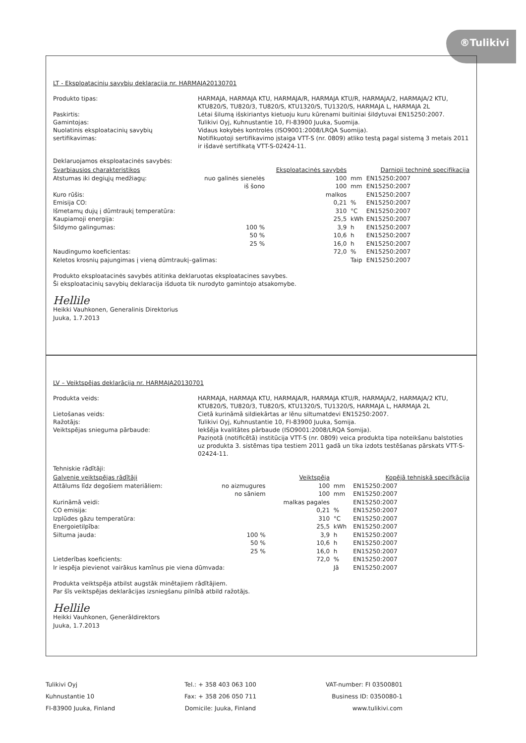®Tulikivi
LT - Eksploatacinių savybių deklaracija nr. HARMAJA20130701
Produkto tipas: HARMAJA, HARMAJA KTU, HARMAJA/R, HARMAJA KTU/R, HARMAJA/2, HARMAJA/2 KTU, KTU820/S, TU820/3, TU820/S, KTU1320/S, TU1320/S, HARMAJA L, HARMAJA 2L Paskirtis: Lėtai šilumą išskiriantys kietuoju kuru kūrenami buitiniai šildytuvai EN15250:2007. Gamintojas: Tulikivi Oyj, Kuhnustantie 10, FI-83900 Juuka, Suomija. Nuolatinis eksploatacinių savybių sertifikavimas: Vidaus kokybės kontrolės (ISO9001:2008/LRQA Suomija).
Notifikuotoji sertifikavimo įstaiga VTT-S (nr. 0809) atliko testą pagal sistemą 3 metais 2011 ir išdavė sertifikatą VTT-S-02424-11.
Deklaruojamos eksploatacinės savybės:
| Svarbiausios charakteristikos | | Eksploatacinės savybės | | Darnioji techninė specifikacija |
| --- | --- | --- | --- | --- |
| Atstumas iki degiųjų medžiagų: | nuo galinės sienelės | 100 | mm | EN15250:2007 |
| | iš šono | 100 | mm | EN15250:2007 |
| Kuro rūšis: | | malkos | | EN15250:2007 |
| Emisija CO: | | 0,21 | % | EN15250:2007 |
| Išmetamų dujų į dūmtraukį temperatūra: | | 310 | °C | EN15250:2007 |
| Kaupiamoji energija: | | 25,5 | kWh | EN15250:2007 |
| Šildymo galingumas: | 100 % | 3,9 | h | EN15250:2007 |
| | 50 % | 10,6 | h | EN15250:2007 |
| | 25 % | 16,0 | h | EN15250:2007 |
| Naudingumo koeficientas: | | 72,0 | % | EN15250:2007 |
| Keletos krosnių pajungimas į vieną dūmtraukį–galimas: | | | Taip | EN15250:2007 |
Produkto eksploatacinės savybės atitinka deklaruotas eksploatacines savybes.
Ši eksploatacinių savybių deklaracija išduota tik nurodyto gamintojo atsakomybe.
Hellile
Heikki Vauhkonen, Generalinis Direktorius
Juuka, 1.7.2013
LV – Veiktspējas deklarācija nr. HARMAJA20130701
Produkta veids: HARMAJA, HARMAJA KTU, HARMAJA/R, HARMAJA KTU/R, HARMAJA/2, HARMAJA/2 KTU, KTU820/S, TU820/3, TU820/S, KTU1320/S, TU1320/S, HARMAJA L, HARMAJA 2L Lietošanas veids: Cietā kurināmā sildiekārtas ar lēnu siltumatdevi EN15250:2007. Ražotājs: Tulikivi Oyj, Kuhnustantie 10, FI-83900 Juuka, Somija. Veiktspējas snieguma pārbaude: Iekšēja kvalitātes pārbaude (ISO9001:2008/LRQA Somija).
Paziņotā (notificētā) institūcija VTT-S (nr. 0809) veica produkta tipa noteikšanu balstoties uz produkta 3. sistēmas tipa testiem 2011 gadā un tika izdots testēšanas pārskats VTT-S-02424-11.
Tehniskie rādītāji:
| Galvenie veiktspējas rādītāji | | Veiktspēja | | Kopējā tehniskā specifkācija |
| --- | --- | --- | --- | --- |
| Attālums līdz degošiem materiāliem: | no aizmugures | 100 | mm | EN15250:2007 |
| | no sāniem | 100 | mm | EN15250:2007 |
| Kurināmā veidi: | | malkas pagales | | EN15250:2007 |
| CO emisija: | | 0,21 | % | EN15250:2007 |
| Izplūdes gāzu temperatūra: | | 310 | °C | EN15250:2007 |
| Energoietilpība: | | 25,5 | kWh | EN15250:2007 |
| Siltuma jauda: | 100 % | 3,9 | h | EN15250:2007 |
| | 50 % | 10,6 | h | EN15250:2007 |
| | 25 % | 16,0 | h | EN15250:2007 |
| Lietderības koeficients: | | 72,0 | % | EN15250:2007 |
| Ir iespēja pievienot vairākus kamīnus pie viena dūmvada: | | | Jā | EN15250:2007 |
Produkta veiktspēja atbilst augstāk minētajiem rādītājiem.
Par šīs veiktspējas deklarācijas izsniegšanu pilnībā atbild ražotājs.
Hellile
Heikki Vauhkonen, Ģenerāldirektors
Juuka, 1.7.2013
Tulikivi Oyj
Kuhnustantie 10
FI-83900 Juuka, Finland
Tel.: + 358 403 063 100
Fax: + 358 206 050 711
Domicile: Juuka, Finland
VAT-number: FI 03500801
Business ID: 0350080-1
www.tulikivi.com